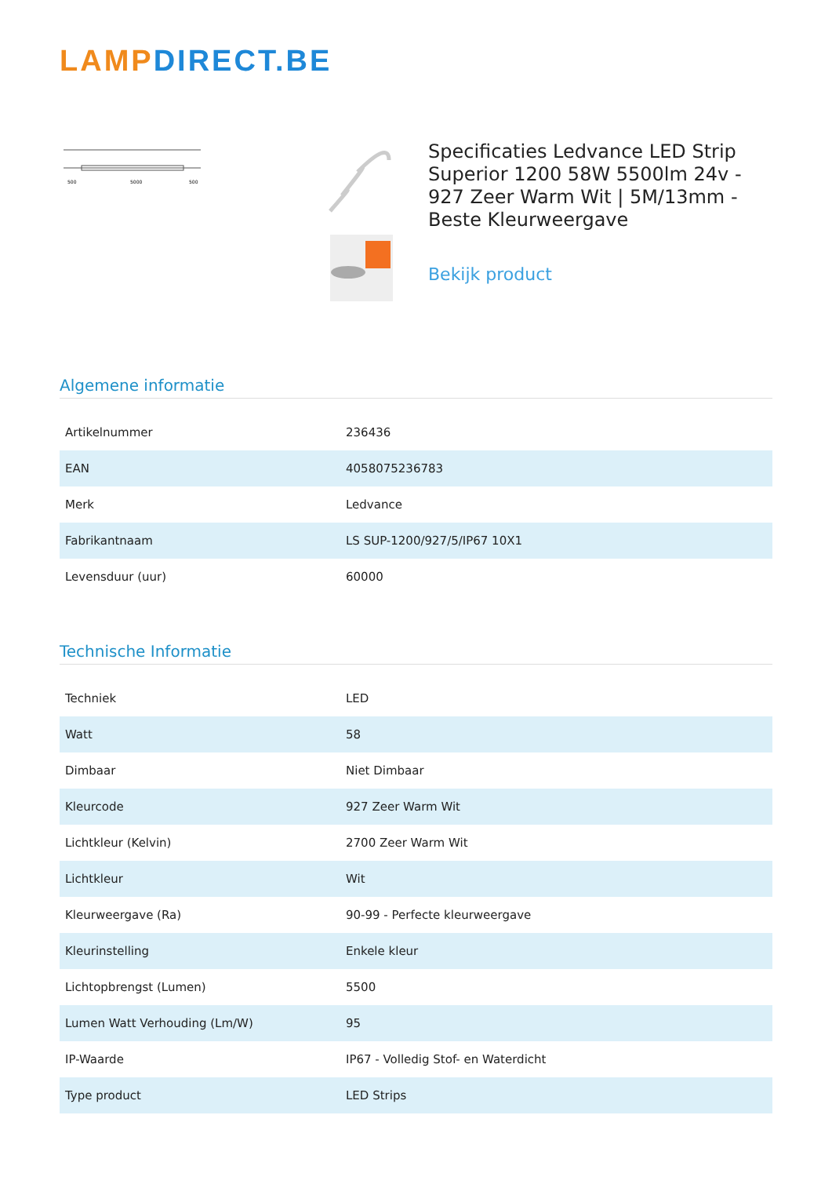LAMP DIRECT.BE
500
5000
500
Specificaties Ledvance LED Strip Superior 1200 58W 5500lm 24v - 927 Zeer Warm Wit | 5M/13mm - Beste Kleurweergave
Bekijk product
Algemene informatie
| Artikelnummer | 236436 |
| EAN | 4058075236783 |
| Merk | Ledvance |
| Fabrikantnaam | LS SUP-1200/927/5/IP67 10X1 |
| Levensduur (uur) | 60000 |
Technische Informatie
| Techniek | LED |
| Watt | 58 |
| Dimbaar | Niet Dimbaar |
| Kleurcode | 927 Zeer Warm Wit |
| Lichtkleur (Kelvin) | 2700 Zeer Warm Wit |
| Lichtkleur | Wit |
| Kleurweergave (Ra) | 90-99 - Perfecte kleurweergave |
| Kleurinstelling | Enkele kleur |
| Lichtopbrengst (Lumen) | 5500 |
| Lumen Watt Verhouding (Lm/W) | 95 |
| IP-Waarde | IP67 - Volledig Stof- en Waterdicht |
| Type product | LED Strips |